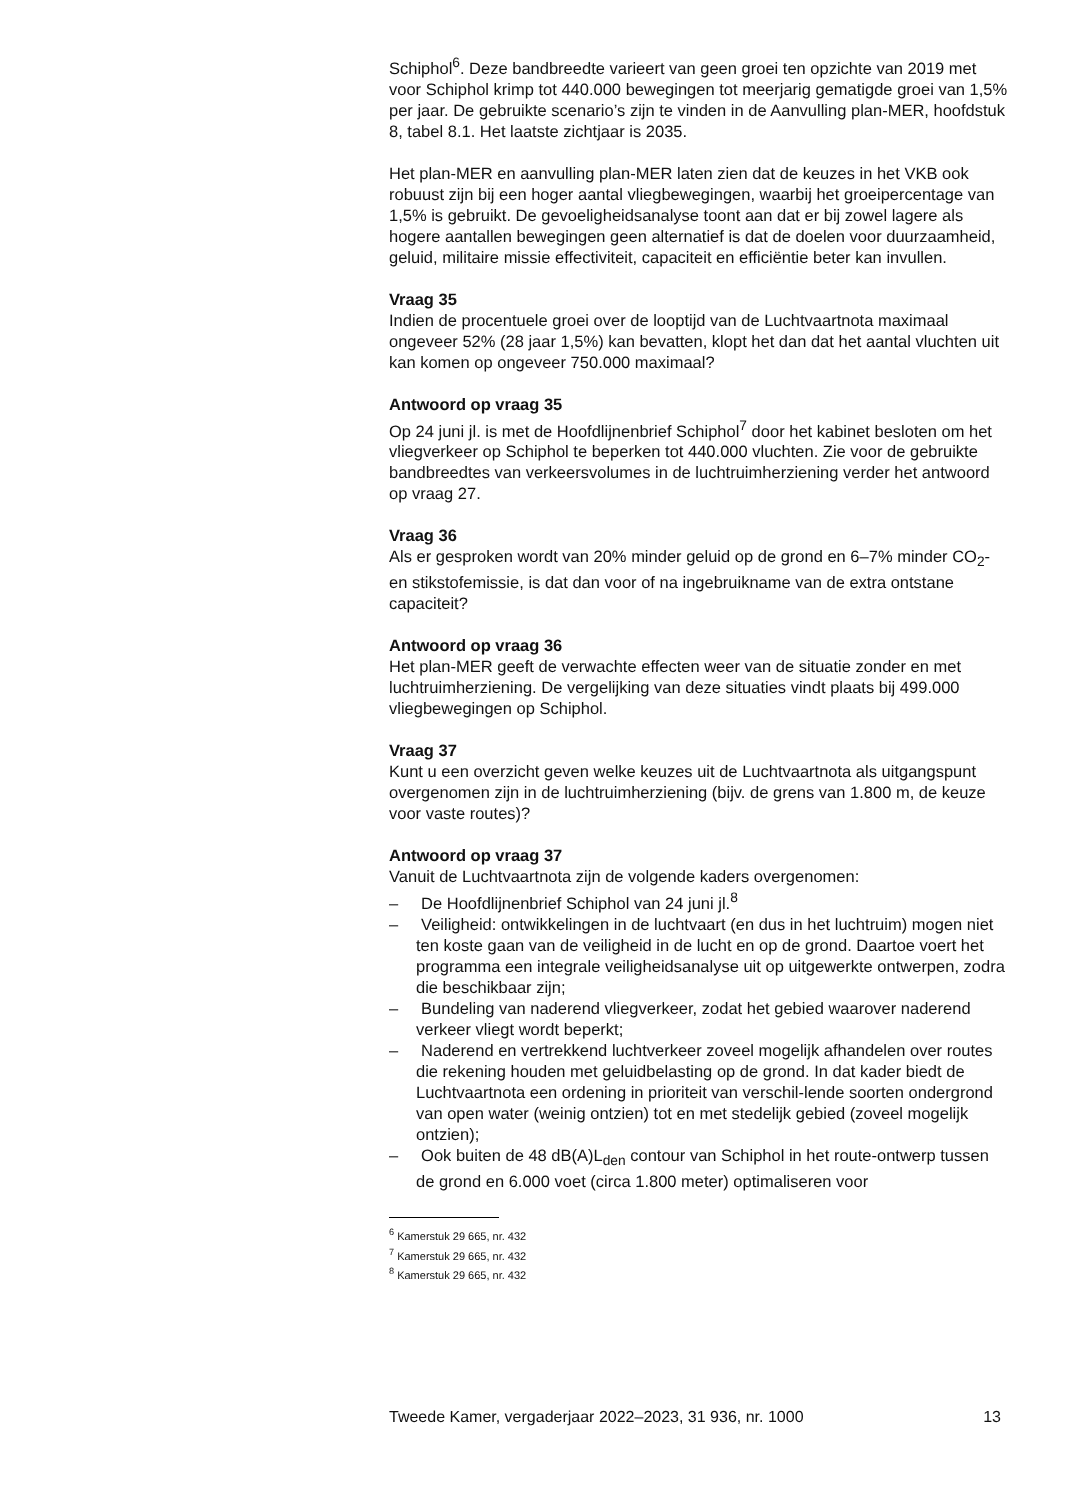Schiphol<sup>6</sup>. Deze bandbreedte varieert van geen groei ten opzichte van 2019 met voor Schiphol krimp tot 440.000 bewegingen tot meerjarig gematigde groei van 1,5% per jaar. De gebruikte scenario’s zijn te vinden in de Aanvulling plan-MER, hoofdstuk 8, tabel 8.1. Het laatste zichtjaar is 2035.
Het plan-MER en aanvulling plan-MER laten zien dat de keuzes in het VKB ook robuust zijn bij een hoger aantal vliegbewegingen, waarbij het groeipercentage van 1,5% is gebruikt. De gevoeligheidsanalyse toont aan dat er bij zowel lagere als hogere aantallen bewegingen geen alternatief is dat de doelen voor duurzaamheid, geluid, militaire missie effectiviteit, capaciteit en efficiëntie beter kan invullen.
Vraag 35
Indien de procentuele groei over de looptijd van de Luchtvaartnota maximaal ongeveer 52% (28 jaar 1,5%) kan bevatten, klopt het dan dat het aantal vluchten uit kan komen op ongeveer 750.000 maximaal?
Antwoord op vraag 35
Op 24 juni jl. is met de Hoofdlijnenbrief Schiphol<sup>7</sup> door het kabinet besloten om het vliegverkeer op Schiphol te beperken tot 440.000 vluchten. Zie voor de gebruikte bandbreedtes van verkeersvolumes in de luchtruimherziening verder het antwoord op vraag 27.
Vraag 36
Als er gesproken wordt van 20% minder geluid op de grond en 6–7% minder CO<sub>2</sub>- en stikstofemissie, is dat dan voor of na ingebruikname van de extra ontstane capaciteit?
Antwoord op vraag 36
Het plan-MER geeft de verwachte effecten weer van de situatie zonder en met luchtruimherziening. De vergelijking van deze situaties vindt plaats bij 499.000 vliegbewegingen op Schiphol.
Vraag 37
Kunt u een overzicht geven welke keuzes uit de Luchtvaartnota als uitgangspunt overgenomen zijn in de luchtruimherziening (bijv. de grens van 1.800 m, de keuze voor vaste routes)?
Antwoord op vraag 37
Vanuit de Luchtvaartnota zijn de volgende kaders overgenomen:
– De Hoofdlijnenbrief Schiphol van 24 juni jl.<sup>8</sup>
– Veiligheid: ontwikkelingen in de luchtvaart (en dus in het luchtruim) mogen niet ten koste gaan van de veiligheid in de lucht en op de grond. Daartoe voert het programma een integrale veiligheidsanalyse uit op uitgewerkte ontwerpen, zodra die beschikbaar zijn;
– Bundeling van naderend vliegverkeer, zodat het gebied waarover naderend verkeer vliegt wordt beperkt;
– Naderend en vertrekkend luchtverkeer zoveel mogelijk afhandelen over routes die rekening houden met geluidbelasting op de grond. In dat kader biedt de Luchtvaartnota een ordening in prioriteit van verschil-lende soorten ondergrond van open water (weinig ontzien) tot en met stedelijk gebied (zoveel mogelijk ontzien);
– Ook buiten de 48 dB(A)L<sub>den</sub> contour van Schiphol in het route-ontwerp tussen de grond en 6.000 voet (circa 1.800 meter) optimaliseren voor
<sup>6</sup> Kamerstuk 29 665, nr. 432
<sup>7</sup> Kamerstuk 29 665, nr. 432
<sup>8</sup> Kamerstuk 29 665, nr. 432
Tweede Kamer, vergaderjaar 2022–2023, 31 936, nr. 1000 13